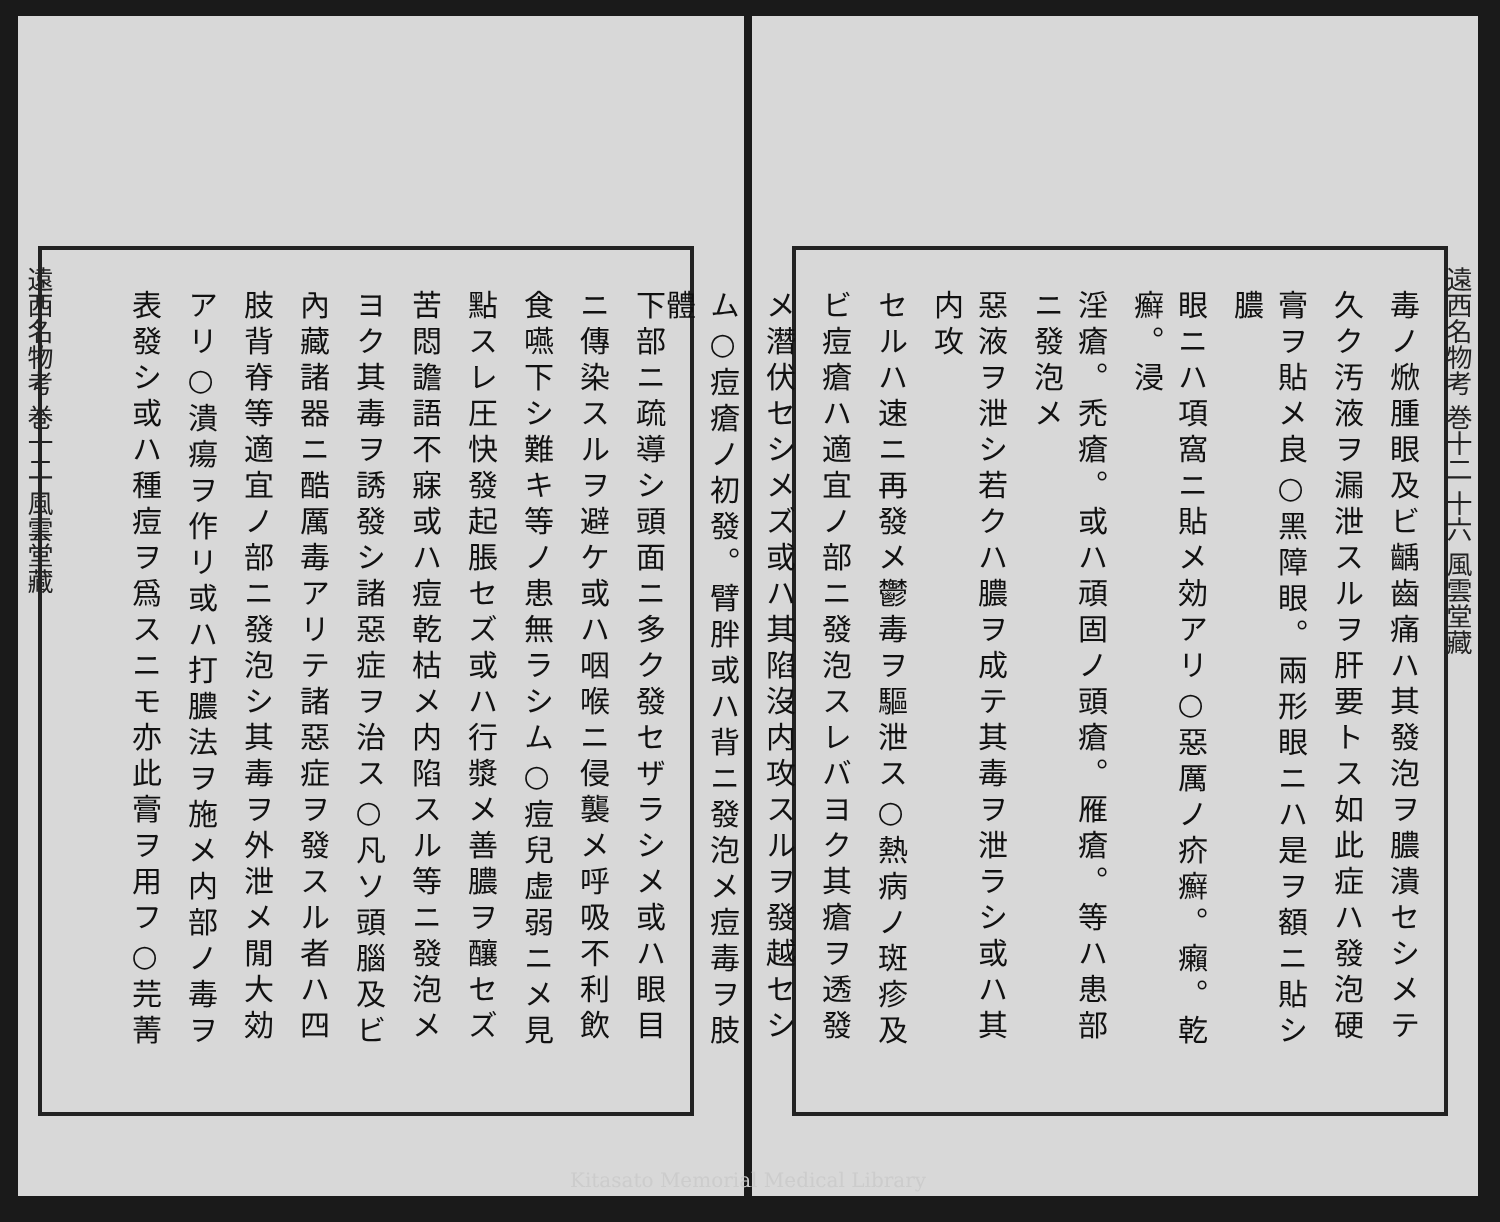遠西名物考 巻十二 風雲堂藏
下部ニ疏導シ頭面ニ多ク發セザラシメ或ハ眼目
ニ傳染スルヲ避ケ或ハ咽喉ニ侵襲メ呼吸不利飲
食嚥下シ難キ等ノ患無ラシム○痘兒虚弱ニメ見
點スレ圧快發起脹セズ或ハ行漿メ善膿ヲ釀セズ
苦悶譫語不寐或ハ痘乾枯メ内陷スル等ニ發泡メ
ヨク其毒ヲ誘發シ諸惡症ヲ治ス○凡ソ頭腦及ビ
內藏諸器ニ酷厲毒アリテ諸惡症ヲ發スル者ハ四
肢背脊等適宜ノ部ニ發泡シ其毒ヲ外泄メ閒大効
アリ○潰瘍ヲ作リ或ハ打膿法ヲ施メ内部ノ毒ヲ
表發シ或ハ種痘ヲ爲スニモ亦此膏ヲ用フ○芫菁
遠西名物考 巻十二 十六 風雲堂藏
毒ノ焮腫眼及ビ齲齒痛ハ其發泡ヲ膿潰セシメテ
久ク汚液ヲ漏泄スルヲ肝要トス如此症ハ發泡硬
膏ヲ貼メ良○黑障眼。兩形眼ニハ是ヲ額ニ貼シ膿
眼ニハ項窩ニ貼メ効アリ○惡厲ノ疥癬。癩。乾癬。浸
淫瘡。禿瘡。或ハ頑固ノ頭瘡。雁瘡。等ハ患部ニ發泡メ
惡液ヲ泄シ若クハ膿ヲ成テ其毒ヲ泄ラシ或ハ其内攻
セルハ速ニ再發メ鬱毒ヲ驅泄ス○熱病ノ斑疹及
ビ痘瘡ハ適宜ノ部ニ發泡スレバヨク其瘡ヲ透發
メ潛伏セシメズ或ハ其陷沒内攻スルヲ發越セシ
ム○痘瘡ノ初發。臂胖或ハ背ニ發泡メ痘毒ヲ肢體
Kitasato Memorial Medical Library